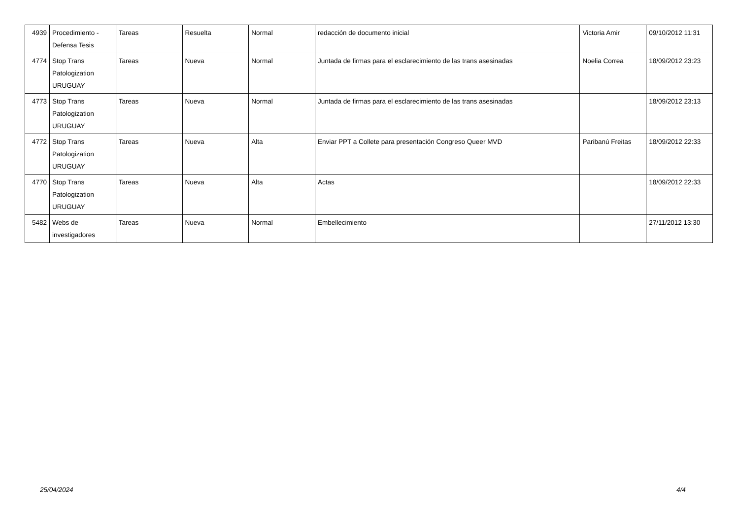| 4939 | Procedimiento - Defensa Tesis | Tareas | Resuelta | Normal | redacción de documento inicial | Victoria Amir | 09/10/2012 11:31 |
| 4774 | Stop Trans Patologization URUGUAY | Tareas | Nueva | Normal | Juntada de firmas para el esclarecimiento de las trans asesinadas | Noelia Correa | 18/09/2012 23:23 |
| 4773 | Stop Trans Patologization URUGUAY | Tareas | Nueva | Normal | Juntada de firmas para el esclarecimiento de las trans asesinadas | | 18/09/2012 23:13 |
| 4772 | Stop Trans Patologization URUGUAY | Tareas | Nueva | Alta | Enviar PPT a Collete para presentación Congreso Queer MVD | Paribanú Freitas | 18/09/2012 22:33 |
| 4770 | Stop Trans Patologization URUGUAY | Tareas | Nueva | Alta | Actas | | 18/09/2012 22:33 |
| 5482 | Webs de investigadores | Tareas | Nueva | Normal | Embellecimiento | | 27/11/2012 13:30 |
25/04/2024 4/4